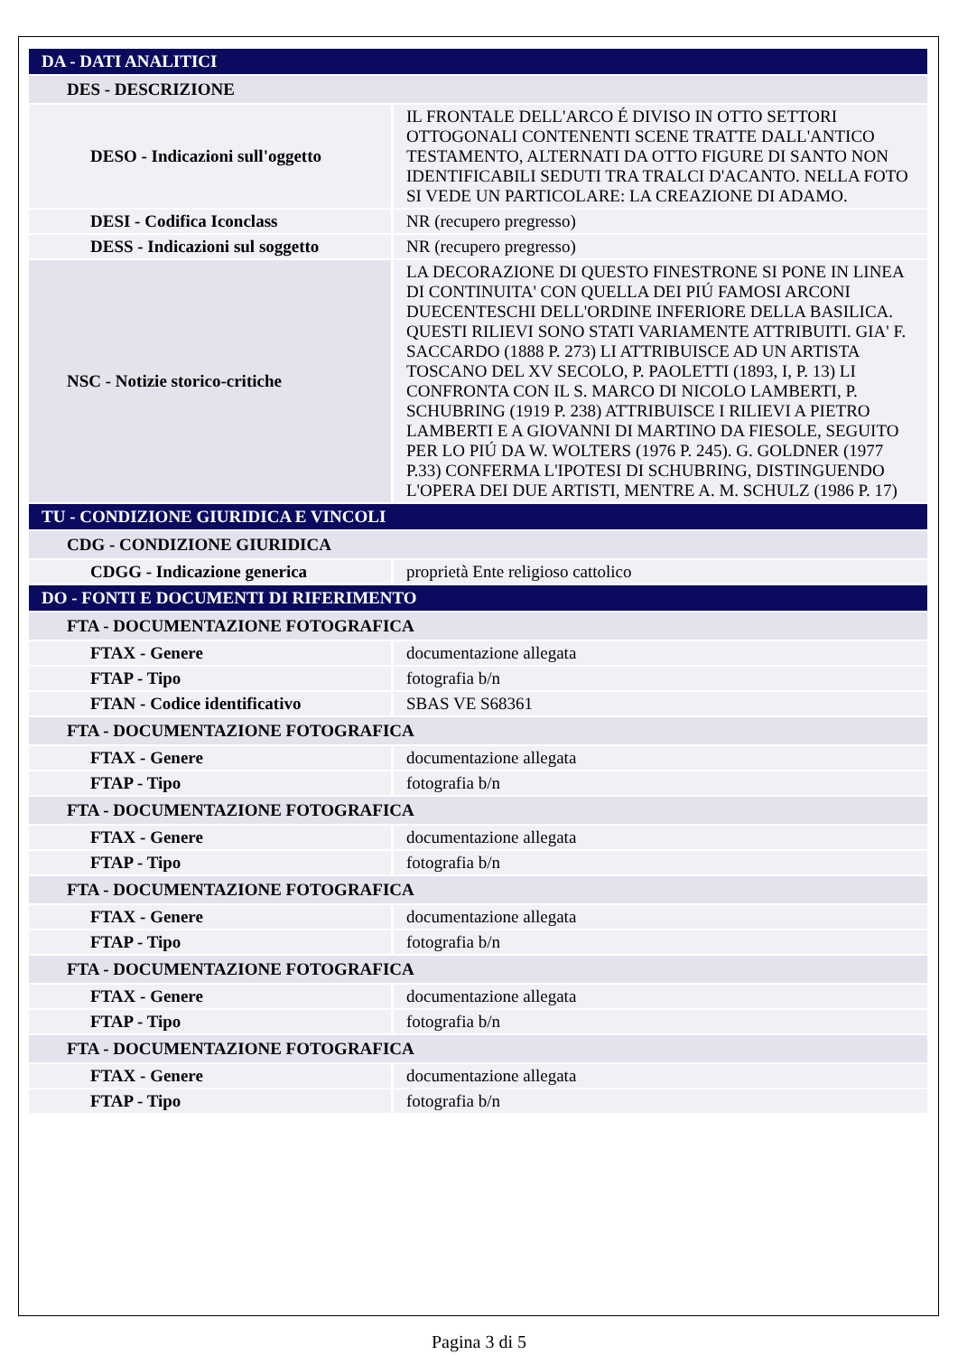| DA - DATI ANALITICI | |
| DES - DESCRIZIONE | |
| DESO - Indicazioni sull'oggetto | IL FRONTALE DELL'ARCO É DIVISO IN OTTO SETTORI OTTOGONALI CONTENENTI SCENE TRATTE DALL'ANTICO TESTAMENTO, ALTERNATI DA OTTO FIGURE DI SANTO NON IDENTIFICABILI SEDUTI TRA TRALCI D'ACANTO. NELLA FOTO SI VEDE UN PARTICOLARE: LA CREAZIONE DI ADAMO. |
| DESI - Codifica Iconclass | NR (recupero pregresso) |
| DESS - Indicazioni sul soggetto | NR (recupero pregresso) |
| NSC - Notizie storico-critiche | LA DECORAZIONE DI QUESTO FINESTRONE SI PONE IN LINEA DI CONTINUITA' CON QUELLA DEI PIÚ FAMOSI ARCONI DUECENTESCHI DELL'ORDINE INFERIORE DELLA BASILICA. QUESTI RILIEVI SONO STATI VARIAMENTE ATTRIBUITI. GIA' F. SACCARDO (1888 P. 273) LI ATTRIBUISCE AD UN ARTISTA TOSCANO DEL XV SECOLO, P. PAOLETTI (1893, I, P. 13) LI CONFRONTA CON IL S. MARCO DI NICOLO LAMBERTI, P. SCHUBRING (1919 P. 238) ATTRIBUISCE I RILIEVI A PIETRO LAMBERTI E A GIOVANNI DI MARTINO DA FIESOLE, SEGUITO PER LO PIÚ DA W. WOLTERS (1976 P. 245). G. GOLDNER (1977 P.33) CONFERMA L'IPOTESI DI SCHUBRING, DISTINGUENDO L'OPERA DEI DUE ARTISTI, MENTRE A. M. SCHULZ (1986 P. 17) |
| TU - CONDIZIONE GIURIDICA E VINCOLI | |
| CDG - CONDIZIONE GIURIDICA | |
| CDGG - Indicazione generica | proprietà Ente religioso cattolico |
| DO - FONTI E DOCUMENTI DI RIFERIMENTO | |
| FTA - DOCUMENTAZIONE FOTOGRAFICA | |
| FTAX - Genere | documentazione allegata |
| FTAP - Tipo | fotografia b/n |
| FTAN - Codice identificativo | SBAS VE S68361 |
| FTA - DOCUMENTAZIONE FOTOGRAFICA | |
| FTAX - Genere | documentazione allegata |
| FTAP - Tipo | fotografia b/n |
| FTA - DOCUMENTAZIONE FOTOGRAFICA | |
| FTAX - Genere | documentazione allegata |
| FTAP - Tipo | fotografia b/n |
| FTA - DOCUMENTAZIONE FOTOGRAFICA | |
| FTAX - Genere | documentazione allegata |
| FTAP - Tipo | fotografia b/n |
| FTA - DOCUMENTAZIONE FOTOGRAFICA | |
| FTAX - Genere | documentazione allegata |
| FTAP - Tipo | fotografia b/n |
| FTA - DOCUMENTAZIONE FOTOGRAFICA | |
| FTAX - Genere | documentazione allegata |
| FTAP - Tipo | fotografia b/n |
Pagina 3 di 5